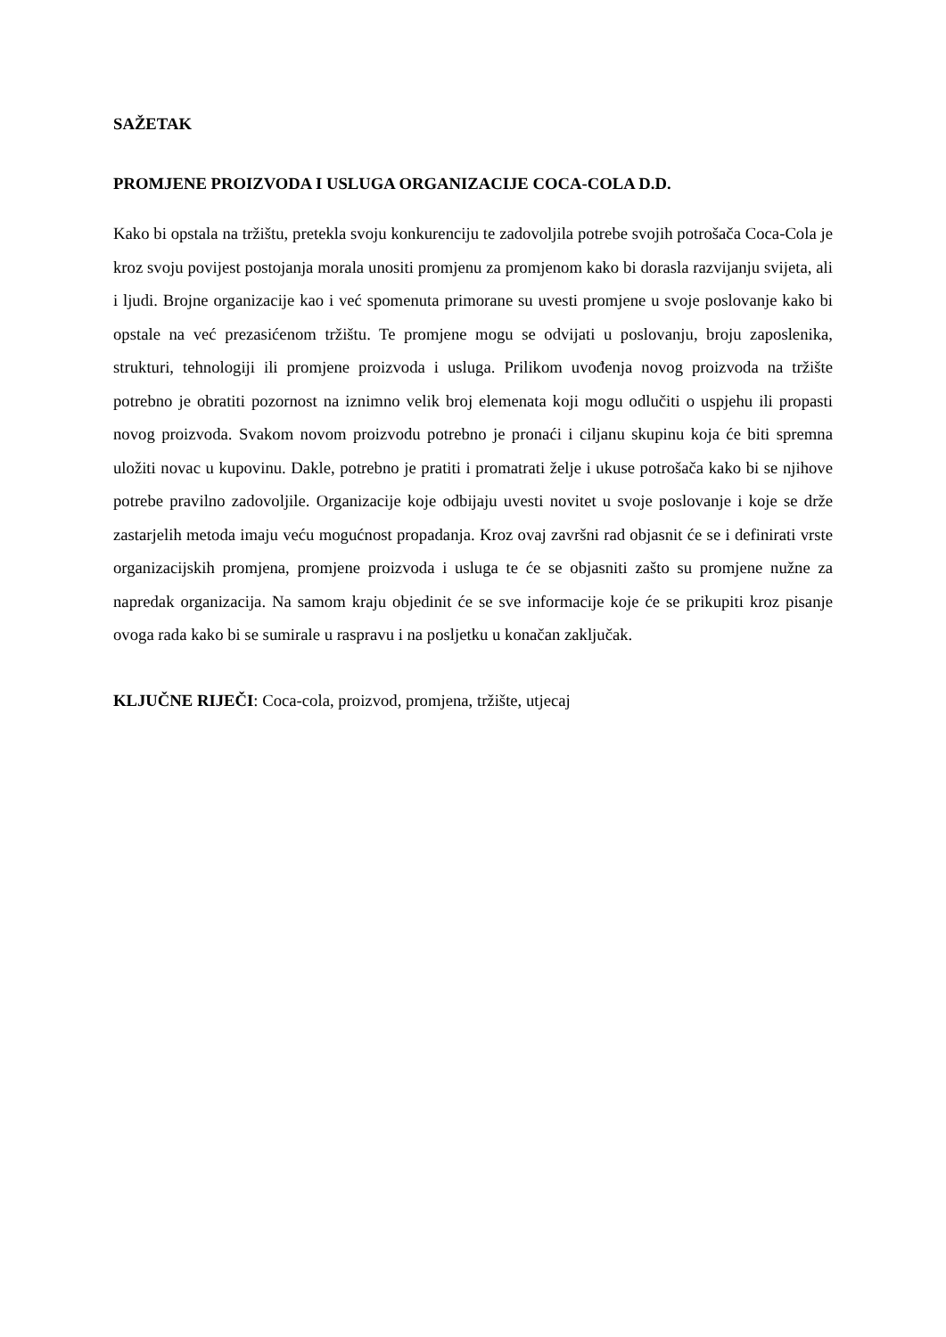SAŽETAK
PROMJENE PROIZVODA I USLUGA ORGANIZACIJE COCA-COLA D.D.
Kako bi opstala na tržištu, pretekla svoju konkurenciju te zadovoljila potrebe svojih potrošača Coca-Cola je kroz svoju povijest postojanja morala unositi promjenu za promjenom kako bi dorasla razvijanju svijeta, ali i ljudi. Brojne organizacije kao i već spomenuta primorane su uvesti promjene u svoje poslovanje kako bi opstale na već prezasićenom tržištu. Te promjene mogu se odvijati u poslovanju, broju zaposlenika, strukturi, tehnologiji ili promjene proizvoda i usluga. Prilikom uvođenja novog proizvoda na tržište potrebno je obratiti pozornost na iznimno velik broj elemenata koji mogu odlučiti o uspjehu ili propasti novog proizvoda. Svakom novom proizvodu potrebno je pronaći i ciljanu skupinu koja će biti spremna uložiti novac u kupovinu. Dakle, potrebno je pratiti i promatrati želje i ukuse potrošača kako bi se njihove potrebe pravilno zadovoljile. Organizacije koje odbijaju uvesti novitet u svoje poslovanje i koje se drže zastarjelih metoda imaju veću mogućnost propadanja. Kroz ovaj završni rad objasnit će se i definirati vrste organizacijskih promjena, promjene proizvoda i usluga te će se objasniti zašto su promjene nužne za napredak organizacija. Na samom kraju objedinit će se sve informacije koje će se prikupiti kroz pisanje ovoga rada kako bi se sumirale u raspravu i na posljetku u konačan zaključak.
KLJUČNE RIJEČI: Coca-cola, proizvod, promjena, tržište, utjecaj